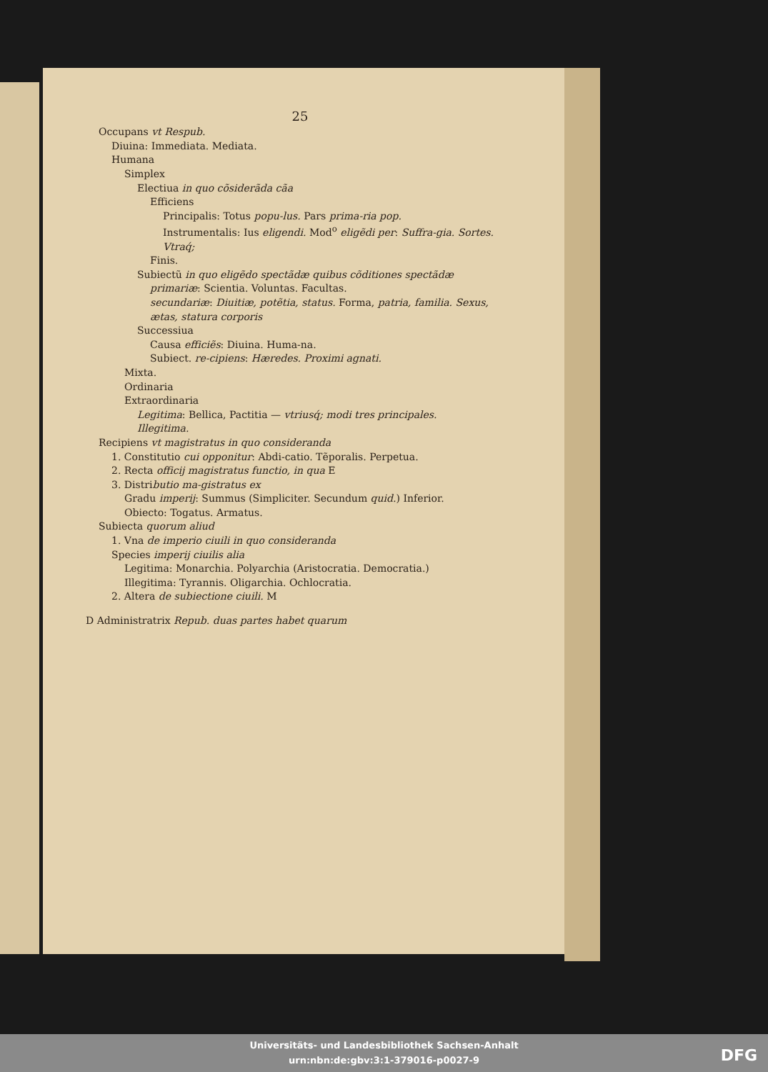25
Occupans vt Respub.
Diuina: Immediata. Mediata.
Humana
Simplex
Electiua in quo cõsiderãda cãa
Efficiens
Principalis: Totus popu-lus. Pars prima-ria pop.
Instrumentalis: Ius eligendi. Mod<sup>o</sup> eligẽdi per: Suffra-gia. Sortes. Vtraq́;
Finis.
Subiectũ in quo eligẽdo spectãdæ quibus cõditiones spectãdæ
primariæ: Scientia. Voluntas. Facultas.
secundariæ: Diuitiæ, potẽtia, status. Forma, patria, familia. Sexus, ætas, statura corporis
Successiua
Causa efficiẽs: Diuina. Huma-na.
Subiect. re-cipiens: Hæredes. Proximi agnati.
Mixta.
Ordinaria
Extraordinaria
Legitima: Bellica, Pactitia — vtriusq́; modi tres principales.
Illegitima.
Recipiens vt magistratus in quo consideranda
1. Constitutio cui opponitur: Abdi-catio. Tẽporalis. Perpetua.
2. Recta officij magistratus functio, in qua E
3. Distributio ma-gistratus ex
Gradu imperij: Summus (Simpliciter. Secundum quid.) Inferior.
Obiecto: Togatus. Armatus.
Subiecta quorum aliud
1. Vna de imperio ciuili in quo consideranda
Species imperij ciuilis alia
Legitima: Monarchia. Polyarchia (Aristocratia. Democratia.)
Illegitima: Tyrannis. Oligarchia. Ochlocratia.
2. Altera de subiectione ciuili. M
D Administratrix Repub. duas partes habet quarum
Universitäts- und Landesbibliothek Sachsen-Anhalt
urn:nbn:de:gbv:3:1-379016-p0027-9
DFG